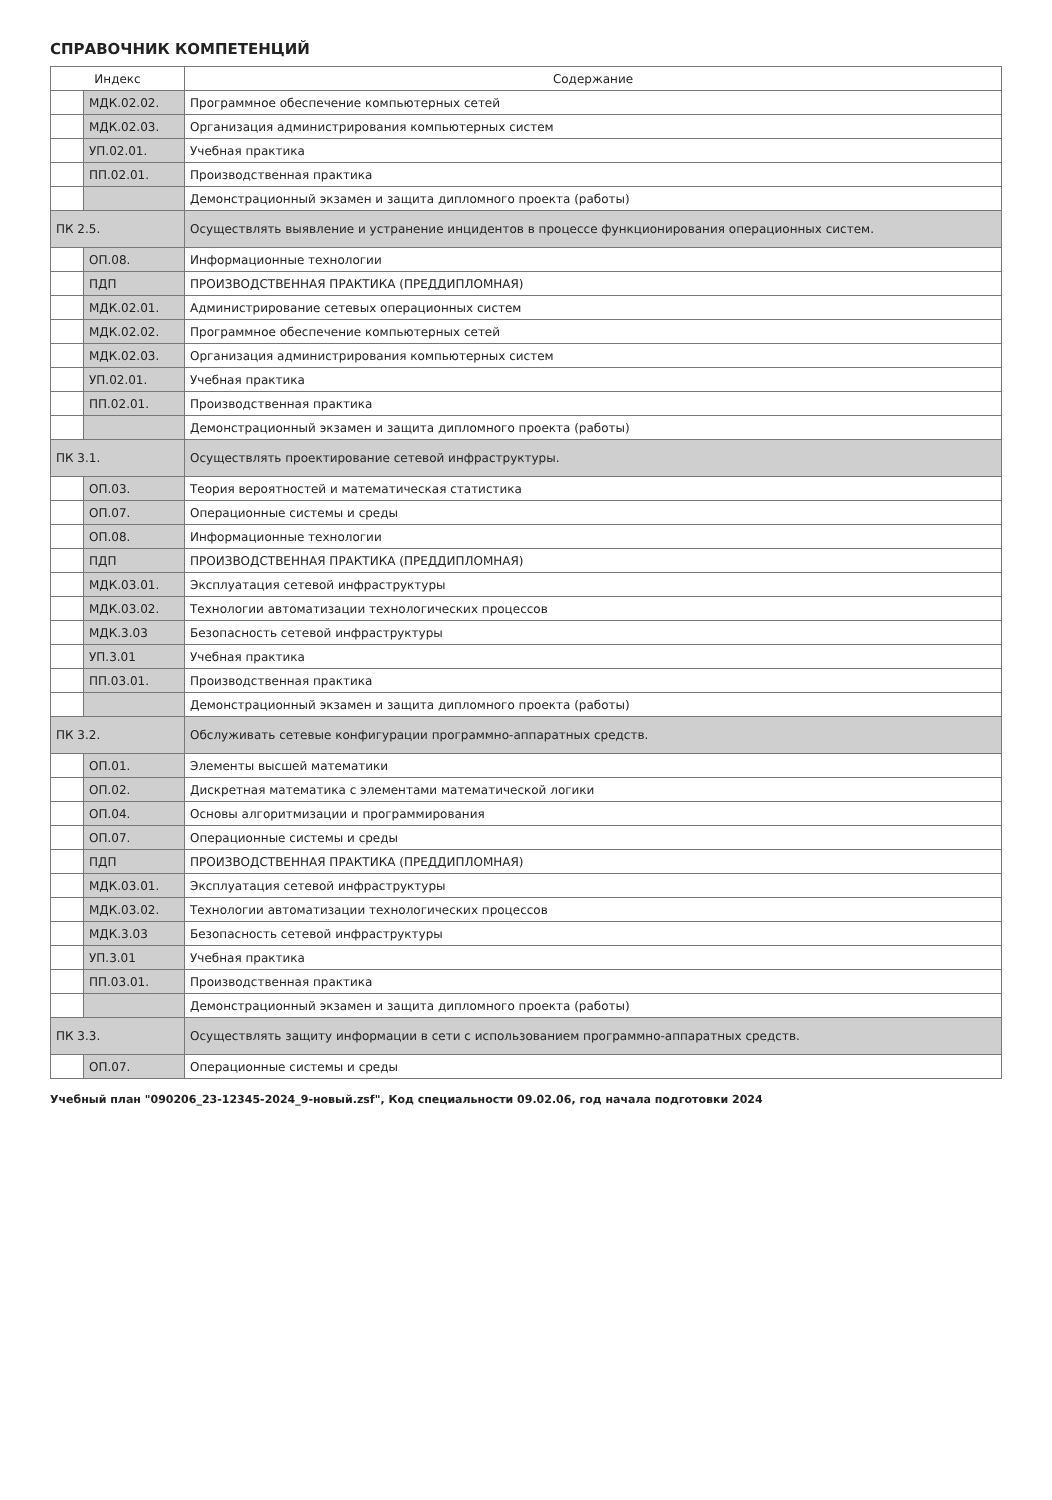СПРАВОЧНИК КОМПЕТЕНЦИЙ
| Индекс | | Содержание |
| --- | --- | --- |
| | МДК.02.02. | Программное обеспечение компьютерных сетей |
| | МДК.02.03. | Организация администрирования компьютерных систем |
| | УП.02.01. | Учебная практика |
| | ПП.02.01. | Производственная практика |
| | | Демонстрационный экзамен и защита дипломного проекта (работы) |
| ПК 2.5. | | Осуществлять выявление и устранение инцидентов в процессе функционирования операционных систем. |
| | ОП.08. | Информационные технологии |
| | ПДП | ПРОИЗВОДСТВЕННАЯ ПРАКТИКА (ПРЕДДИПЛОМНАЯ) |
| | МДК.02.01. | Администрирование сетевых операционных систем |
| | МДК.02.02. | Программное обеспечение компьютерных сетей |
| | МДК.02.03. | Организация администрирования компьютерных систем |
| | УП.02.01. | Учебная практика |
| | ПП.02.01. | Производственная практика |
| | | Демонстрационный экзамен и защита дипломного проекта (работы) |
| ПК 3.1. | | Осуществлять проектирование сетевой инфраструктуры. |
| | ОП.03. | Теория вероятностей и математическая статистика |
| | ОП.07. | Операционные системы и среды |
| | ОП.08. | Информационные технологии |
| | ПДП | ПРОИЗВОДСТВЕННАЯ ПРАКТИКА (ПРЕДДИПЛОМНАЯ) |
| | МДК.03.01. | Эксплуатация сетевой инфраструктуры |
| | МДК.03.02. | Технологии автоматизации технологических процессов |
| | МДК.3.03 | Безопасность сетевой инфраструктуры |
| | УП.3.01 | Учебная практика |
| | ПП.03.01. | Производственная практика |
| | | Демонстрационный экзамен и защита дипломного проекта (работы) |
| ПК 3.2. | | Обслуживать сетевые конфигурации программно-аппаратных средств. |
| | ОП.01. | Элементы высшей математики |
| | ОП.02. | Дискретная математика с элементами математической логики |
| | ОП.04. | Основы алгоритмизации и программирования |
| | ОП.07. | Операционные системы и среды |
| | ПДП | ПРОИЗВОДСТВЕННАЯ ПРАКТИКА (ПРЕДДИПЛОМНАЯ) |
| | МДК.03.01. | Эксплуатация сетевой инфраструктуры |
| | МДК.03.02. | Технологии автоматизации технологических процессов |
| | МДК.3.03 | Безопасность сетевой инфраструктуры |
| | УП.3.01 | Учебная практика |
| | ПП.03.01. | Производственная практика |
| | | Демонстрационный экзамен и защита дипломного проекта (работы) |
| ПК 3.3. | | Осуществлять защиту информации в сети с использованием программно-аппаратных средств. |
| | ОП.07. | Операционные системы и среды |
Учебный план "090206_23-12345-2024_9-новый.zsf", Код специальности 09.02.06, год начала подготовки 2024